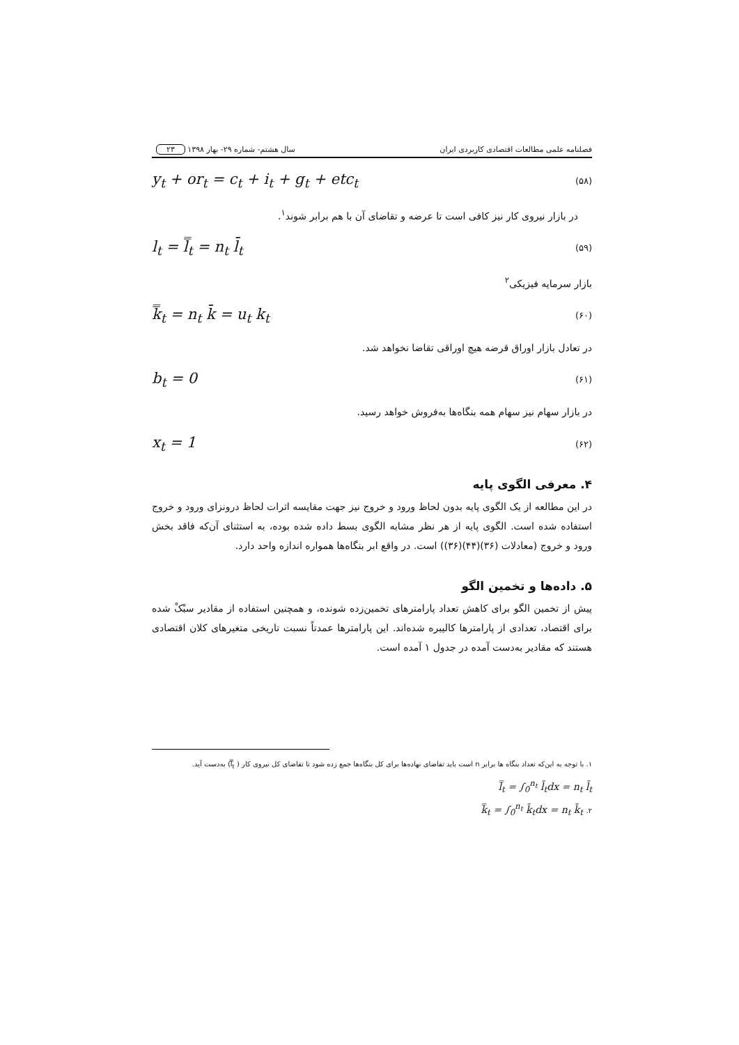فصلنامه علمی مطالعات اقتصادی کاربردی ایران سال هشتم- شماره ۲۹- بهار ۱۳۹۸ ۲۳
y<sub>t</sub> + or<sub>t</sub> = c<sub>t</sub> + i<sub>t</sub> + g<sub>t</sub> + etc<sub>t</sub> (۵۸)
در بازار نیروی کار نیز کافی است تا عرضه و تقاضای آن با هم برابر شوند<sup>۱</sup>.
l<sub>t</sub> = l̿<sub>t</sub> = n<sub>t</sub> l̄<sub>t</sub> (۵۹)
بازار سرمایه فیزیکی<sup>۲</sup>
k̿<sub>t</sub> = n<sub>t</sub> k̄ = u<sub>t</sub> k<sub>t</sub> (۶۰)
در تعادل بازار اوراق قرضه هیچ اوراقی تقاضا نخواهد شد.
b<sub>t</sub> = 0 (۶۱)
در بازار سهام نیز سهام همه بنگاه‌ها به‌فروش خواهد رسید.
x<sub>t</sub> = 1 (۶۲)
۴. معرفی الگوی پایه
در این مطالعه از یک الگوی پایه بدون لحاظ ورود و خروج نیز جهت مقایسه اثرات لحاظ درونزای ورود و خروج استفاده شده است. الگوی پایه از هر نظر مشابه الگوی بسط داده شده بوده، به استثنای آن‌که فاقد بخش ورود و خروج (معادلات (۳۶)(۴۴)(۳۶)) است. در واقع ابر بنگاه‌ها همواره اندازه واحد دارد.
۵. داده‌ها و تخمین الگو
پیش از تخمین الگو برای کاهش تعداد پارامترهای تخمین‌زده شونده، و همچنین استفاده از مقادیر سبْکْ شده برای اقتصاد، تعدادی از پارامترها کالیبره شده‌اند. این پارامترها عمدتاً نسبت تاریخی متغیرهای کلان اقتصادی هستند که مقادیر به‌دست آمده در جدول ۱ آمده است.
۱. با توجه به این‌که تعداد بنگاه ها برابر n است باید تقاضای نهاده‌ها برای کل بنگاه‌ها جمع زده شود تا تقاضای کل نیروی کار ( l̿<sub>t</sub>) به‌دست آید.
l̿<sub>t</sub> = ∫<sub>0</sub><sup>n<sub>t</sub></sup> l̄<sub>t</sub>dx = n<sub>t</sub> l̄<sub>t</sub>
k̿<sub>t</sub> = ∫<sub>0</sub><sup>n<sub>t</sub></sup> k̄<sub>t</sub>dx = n<sub>t</sub> k̄<sub>t</sub> .۲